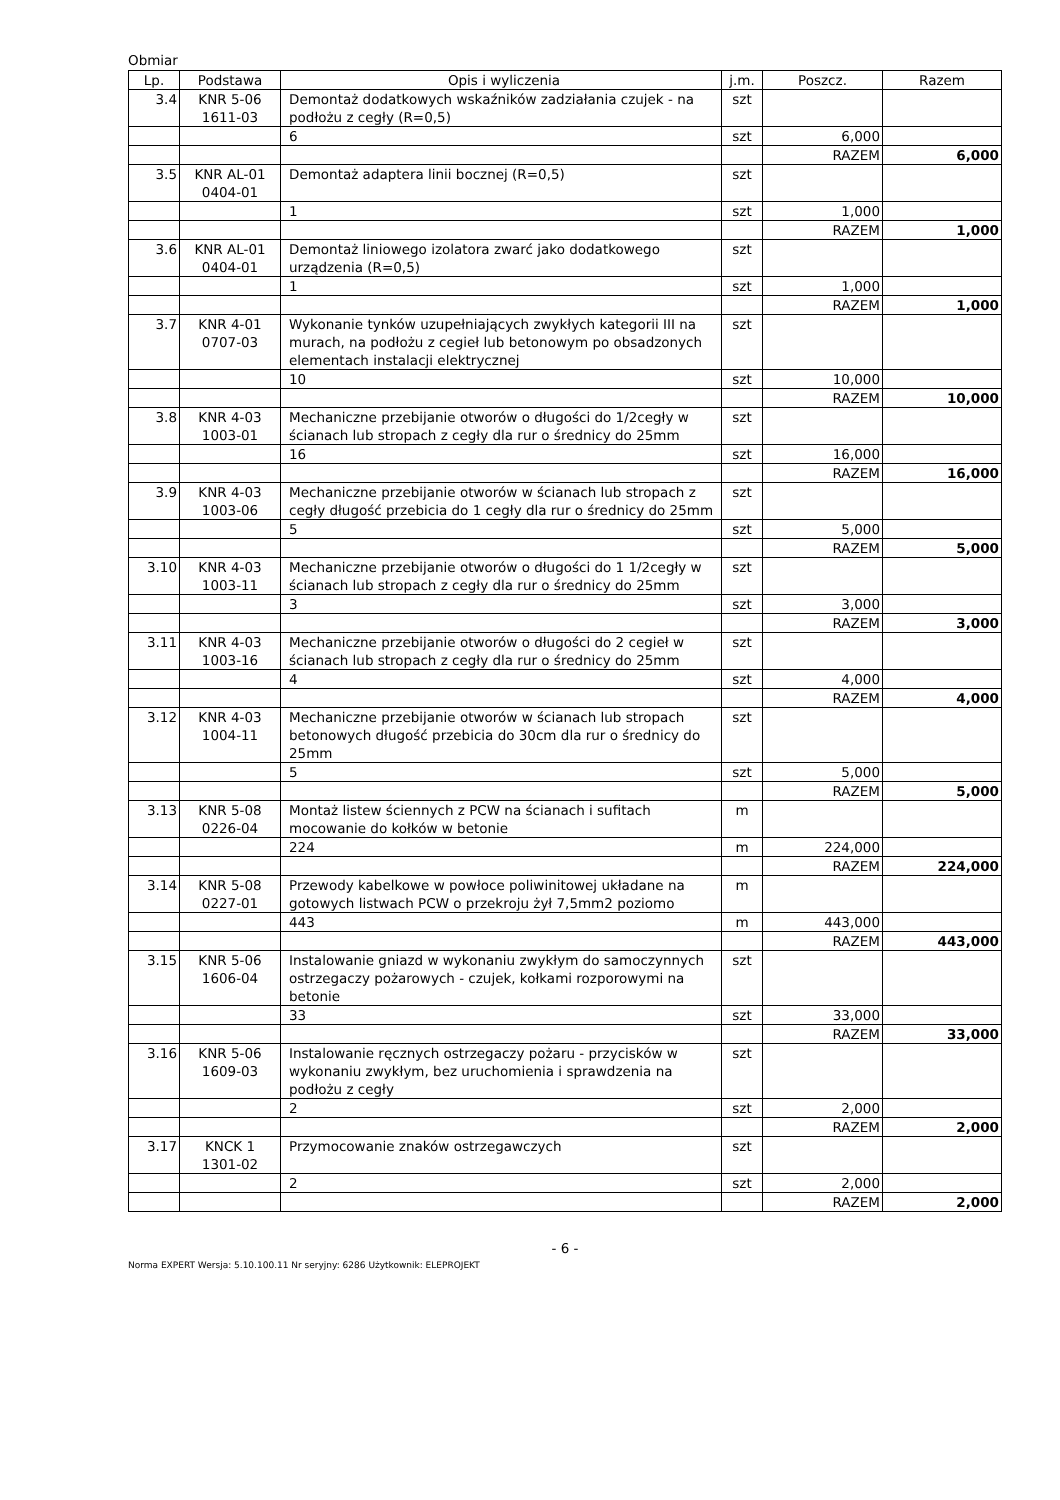Obmiar
| Lp. | Podstawa | Opis i wyliczenia | j.m. | Poszcz. | Razem |
| --- | --- | --- | --- | --- | --- |
| 3.4 | KNR 5-06 1611-03 | Demontaż dodatkowych wskaźników zadziałania czujek - na podłożu z cegły (R=0,5) | szt | | |
| | | 6 | szt | 6,000 | |
| | | | | RAZEM | 6,000 |
| 3.5 | KNR AL-01 0404-01 | Demontaż adaptera linii bocznej (R=0,5) | szt | | |
| | | 1 | szt | 1,000 | |
| | | | | RAZEM | 1,000 |
| 3.6 | KNR AL-01 0404-01 | Demontaż liniowego izolatora zwarć jako dodatkowego urządzenia (R=0,5) | szt | | |
| | | 1 | szt | 1,000 | |
| | | | | RAZEM | 1,000 |
| 3.7 | KNR 4-01 0707-03 | Wykonanie tynków uzupełniających zwykłych kategorii III na murach, na podłożu z cegieł lub betonowym po obsadzonych elementach instalacji elektrycznej | szt | | |
| | | 10 | szt | 10,000 | |
| | | | | RAZEM | 10,000 |
| 3.8 | KNR 4-03 1003-01 | Mechaniczne przebijanie otworów o długości do 1/2cegły w ścianach lub stropach z cegły dla rur o średnicy do 25mm | szt | | |
| | | 16 | szt | 16,000 | |
| | | | | RAZEM | 16,000 |
| 3.9 | KNR 4-03 1003-06 | Mechaniczne przebijanie otworów w ścianach lub stropach z cegły długość przebicia do 1 cegły dla rur o średnicy do 25mm | szt | | |
| | | 5 | szt | 5,000 | |
| | | | | RAZEM | 5,000 |
| 3.10 | KNR 4-03 1003-11 | Mechaniczne przebijanie otworów o długości do 1 1/2cegły w ścianach lub stropach z cegły dla rur o średnicy do 25mm | szt | | |
| | | 3 | szt | 3,000 | |
| | | | | RAZEM | 3,000 |
| 3.11 | KNR 4-03 1003-16 | Mechaniczne przebijanie otworów o długości do 2 cegieł w ścianach lub stropach z cegły dla rur o średnicy do 25mm | szt | | |
| | | 4 | szt | 4,000 | |
| | | | | RAZEM | 4,000 |
| 3.12 | KNR 4-03 1004-11 | Mechaniczne przebijanie otworów w ścianach lub stropach betonowych długość przebicia do 30cm dla rur o średnicy do 25mm | szt | | |
| | | 5 | szt | 5,000 | |
| | | | | RAZEM | 5,000 |
| 3.13 | KNR 5-08 0226-04 | Montaż listew ściennych z PCW na ścianach i sufitach mocowanie do kołków w betonie | m | | |
| | | 224 | m | 224,000 | |
| | | | | RAZEM | 224,000 |
| 3.14 | KNR 5-08 0227-01 | Przewody kabelkowe w powłoce poliwinitowej układane na gotowych listwach PCW o przekroju żył 7,5mm2 poziomo | m | | |
| | | 443 | m | 443,000 | |
| | | | | RAZEM | 443,000 |
| 3.15 | KNR 5-06 1606-04 | Instalowanie gniazd w wykonaniu zwykłym do samoczynnych ostrzegaczy pożarowych - czujek, kołkami rozporowymi na betonie | szt | | |
| | | 33 | szt | 33,000 | |
| | | | | RAZEM | 33,000 |
| 3.16 | KNR 5-06 1609-03 | Instalowanie ręcznych ostrzegaczy pożaru - przycisków w wykonaniu zwykłym, bez uruchomienia i sprawdzenia na podłożu z cegły | szt | | |
| | | 2 | szt | 2,000 | |
| | | | | RAZEM | 2,000 |
| 3.17 | KNCK 1 1301-02 | Przymocowanie znaków ostrzegawczych | szt | | |
| | | 2 | szt | 2,000 | |
| | | | | RAZEM | 2,000 |
- 6 -
Norma EXPERT Wersja: 5.10.100.11 Nr seryjny: 6286 Użytkownik: ELEPROJEKT